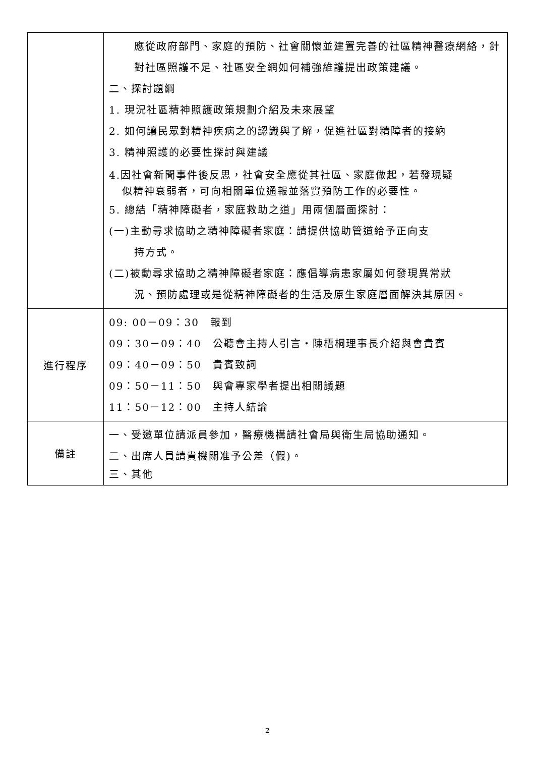| | 應從政府部門、家庭的預防、社會關懷並建置完善的社區精神醫療網絡，針對社區照護不足、社區安全網如何補強維護提出政策建議。 二、探討題綱 1. 現況社區精神照護政策規劃介紹及未來展望 2. 如何讓民眾對精神疾病之的認識與了解，促進社區對精障者的接納 3. 精神照護的必要性探討與建議 4.因社會新聞事件後反思，社會安全應從其社區、家庭做起，若發現疑 似精神衰弱者，可向相關單位通報並落實預防工作的必要性。 5. 總結「精神障礙者，家庭救助之道」用兩個層面探討： (一)主動尋求協助之精神障礙者家庭：請提供協助管道給予正向支 持方式。 (二)被動尋求協助之精神障礙者家庭：應倡導病患家屬如何發現異常狀 況、預防處理或是從精神障礙者的生活及原生家庭層面解決其原因。 |
| 進行程序 | 09: 00－09：30 報到 09：30－09：40 公聽會主持人引言・陳梧桐理事長介紹與會貴賓 09：40－09：50 貴賓致詞 09：50－11：50 與會專家學者提出相關議題 11：50－12：00 主持人結論 |
| 備註 | 一、受邀單位請派員參加，醫療機構請社會局與衛生局協助通知。 二、出席人員請貴機關准予公差（假)。 三、其他 |
2